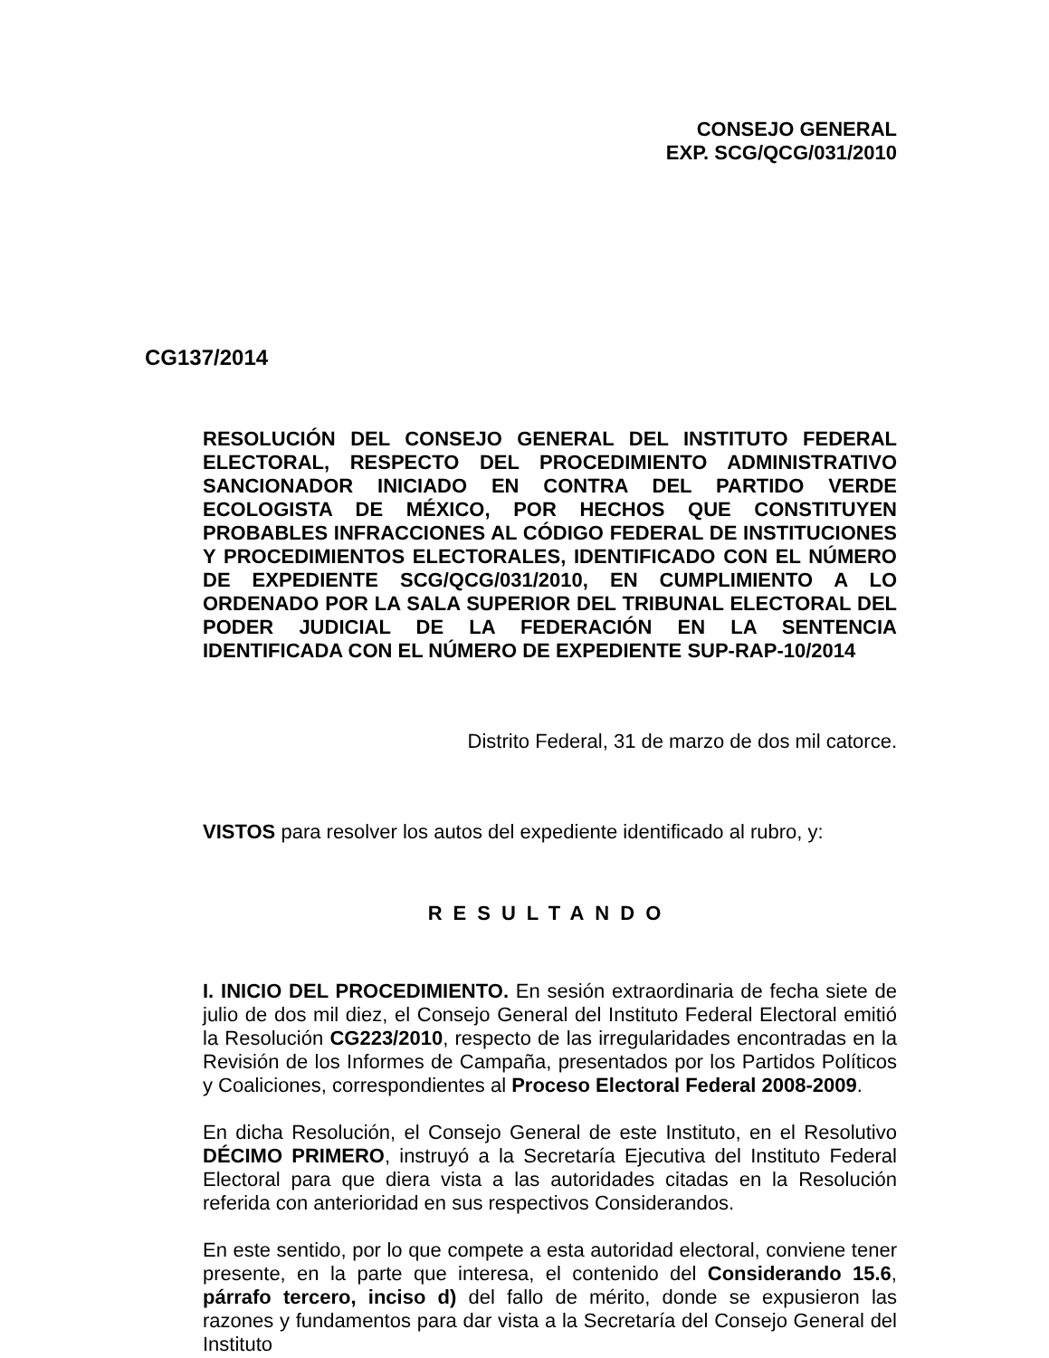CONSEJO GENERAL
EXP. SCG/QCG/031/2010
CG137/2014
RESOLUCIÓN DEL CONSEJO GENERAL DEL INSTITUTO FEDERAL ELECTORAL, RESPECTO DEL PROCEDIMIENTO ADMINISTRATIVO SANCIONADOR INICIADO EN CONTRA DEL PARTIDO VERDE ECOLOGISTA DE MÉXICO, POR HECHOS QUE CONSTITUYEN PROBABLES INFRACCIONES AL CÓDIGO FEDERAL DE INSTITUCIONES Y PROCEDIMIENTOS ELECTORALES, IDENTIFICADO CON EL NÚMERO DE EXPEDIENTE SCG/QCG/031/2010, EN CUMPLIMIENTO A LO ORDENADO POR LA SALA SUPERIOR DEL TRIBUNAL ELECTORAL DEL PODER JUDICIAL DE LA FEDERACIÓN EN LA SENTENCIA IDENTIFICADA CON EL NÚMERO DE EXPEDIENTE SUP-RAP-10/2014
Distrito Federal, 31 de marzo de dos mil catorce.
VISTOS para resolver los autos del expediente identificado al rubro, y:
RESULTANDO
I. INICIO DEL PROCEDIMIENTO. En sesión extraordinaria de fecha siete de julio de dos mil diez, el Consejo General del Instituto Federal Electoral emitió la Resolución CG223/2010, respecto de las irregularidades encontradas en la Revisión de los Informes de Campaña, presentados por los Partidos Políticos y Coaliciones, correspondientes al Proceso Electoral Federal 2008-2009.
En dicha Resolución, el Consejo General de este Instituto, en el Resolutivo DÉCIMO PRIMERO, instruyó a la Secretaría Ejecutiva del Instituto Federal Electoral para que diera vista a las autoridades citadas en la Resolución referida con anterioridad en sus respectivos Considerandos.
En este sentido, por lo que compete a esta autoridad electoral, conviene tener presente, en la parte que interesa, el contenido del Considerando 15.6, párrafo tercero, inciso d) del fallo de mérito, donde se expusieron las razones y fundamentos para dar vista a la Secretaría del Consejo General del Instituto